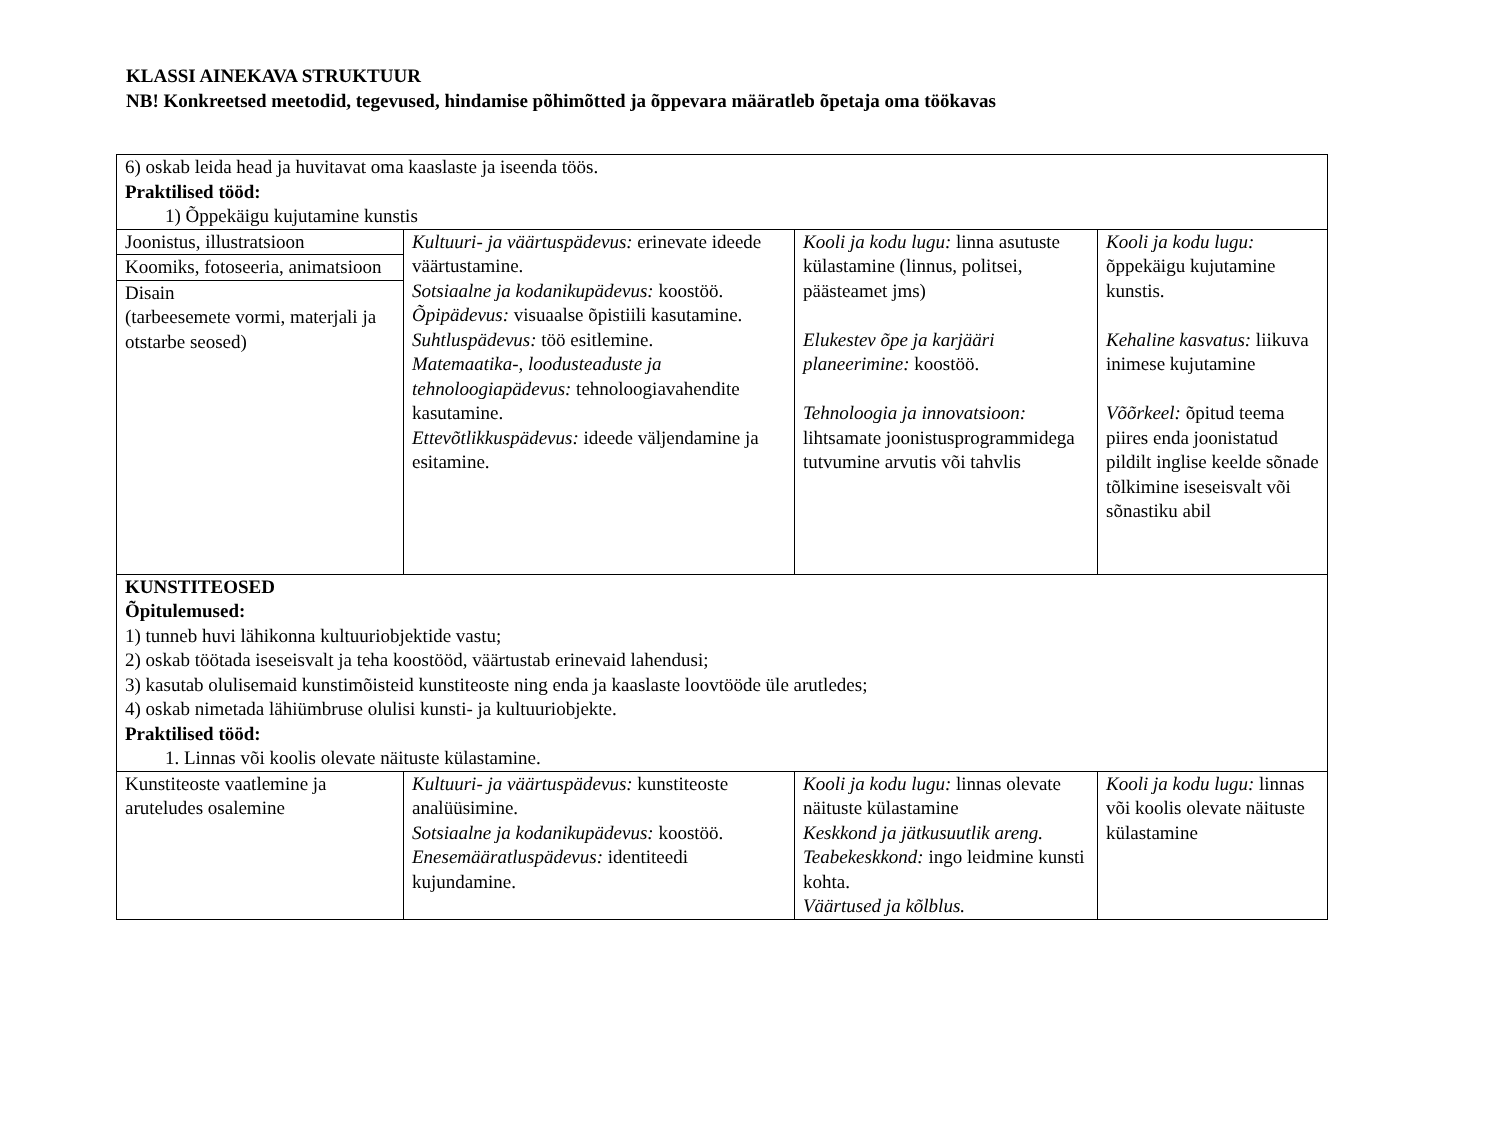KLASSI AINEKAVA STRUKTUUR
NB! Konkreetsed meetodid, tegevused, hindamise põhimõtted ja õppevara määratleb õpetaja oma töökavas
| 6) oskab leida head ja huvitavat oma kaaslaste ja iseenda töös. Praktilised tööd: 1) Õppekäigu kujutamine kunstis | | | |
| Joonistus, illustratsioon Koomiks, fotoseeria, animatsioon Disain (tarbeesemete vormi, materjali ja otstarbe seosed) | Kultuuri- ja väärtuspädevus: erinevate ideede väärtustamine. Sotsiaalne ja kodanikupädevus: koostöö. Õpipädevus: visuaalse õpistiili kasutamine. Suhtluspädevus: töö esitlemine. Matemaatika-, loodusteaduste ja tehnoloogiapädevus: tehnoloogiavahendite kasutamine. Ettevõtlikkuspädevus: ideede väljendamine ja esitamine. | Kooli ja kodu lugu: linna asutuste külastamine (linnus, politsei, päästeamet jms) Elukestev õpe ja karjääri planeerimine: koostöö. Tehnoloogia ja innovatsioon: lihtsamate joonistusprogrammidega tutvumine arvutis või tahvlis | Kooli ja kodu lugu: õppekäigu kujutamine kunstis. Kehaline kasvatus: liikuva inimese kujutamine Võõrkeel: õpitud teema piires enda joonistatud pildilt inglise keelde sõnade tõlkimine iseseisvalt või sõnastiku abil |
| KUNSTITEOSED Õpitulemused: 1) tunneb huvi lähikonna kultuuriobjektide vastu; 2) oskab töötada iseseisvalt ja teha koostööd, väärtustab erinevaid lahendusi; 3) kasutab olulisemaid kunstimõisteid kunstiteoste ning enda ja kaaslaste loovtööde üle arutledes; 4) oskab nimetada lähiümbruse olulisi kunsti- ja kultuuriobjekte. Praktilised tööd: 1. Linnas või koolis olevate näituste külastamine. | | | |
| Kunstiteoste vaatlemine ja aruteludes osalemine | Kultuuri- ja väärtuspädevus: kunstiteoste analüüsimine. Sotsiaalne ja kodanikupädevus: koostöö. Enesemääratluspädevus: identiteedi kujundamine. | Kooli ja kodu lugu: linnas olevate näituste külastamine Keskkond ja jätkusuutlik areng. Teabekeskkond: ingo leidmine kunsti kohta. Väärtused ja kõlblus. | Kooli ja kodu lugu: linnas või koolis olevate näituste külastamine |